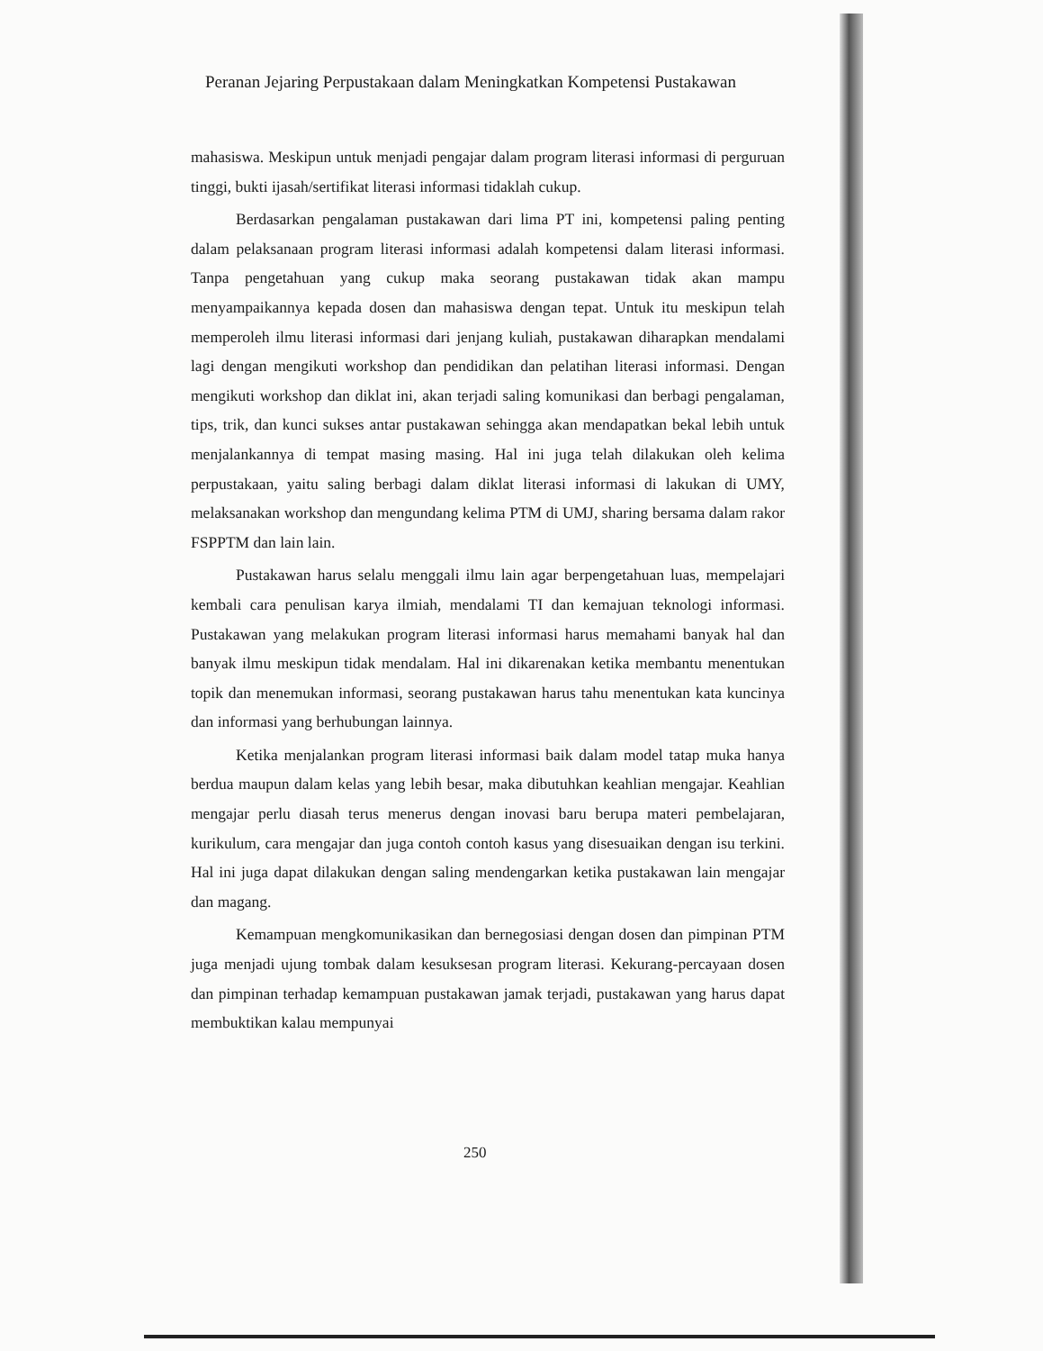Peranan Jejaring Perpustakaan dalam Meningkatkan Kompetensi Pustakawan
mahasiswa. Meskipun untuk menjadi pengajar dalam program literasi informasi di perguruan tinggi, bukti ijasah/sertifikat literasi informasi tidaklah cukup.
Berdasarkan pengalaman pustakawan dari lima PT ini, kompetensi paling penting dalam pelaksanaan program literasi informasi adalah kompetensi dalam literasi informasi. Tanpa pengetahuan yang cukup maka seorang pustakawan tidak akan mampu menyampaikannya kepada dosen dan mahasiswa dengan tepat. Untuk itu meskipun telah memperoleh ilmu literasi informasi dari jenjang kuliah, pustakawan diharapkan mendalami lagi dengan mengikuti workshop dan pendidikan dan pelatihan literasi informasi. Dengan mengikuti workshop dan diklat ini, akan terjadi saling komunikasi dan berbagi pengalaman, tips, trik, dan kunci sukses antar pustakawan sehingga akan mendapatkan bekal lebih untuk menjalankannya di tempat masing masing. Hal ini juga telah dilakukan oleh kelima perpustakaan, yaitu saling berbagi dalam diklat literasi informasi di lakukan di UMY, melaksanakan workshop dan mengundang kelima PTM di UMJ, sharing bersama dalam rakor FSPPTM dan lain lain.
Pustakawan harus selalu menggali ilmu lain agar berpengetahuan luas, mempelajari kembali cara penulisan karya ilmiah, mendalami TI dan kemajuan teknologi informasi. Pustakawan yang melakukan program literasi informasi harus memahami banyak hal dan banyak ilmu meskipun tidak mendalam. Hal ini dikarenakan ketika membantu menentukan topik dan menemukan informasi, seorang pustakawan harus tahu menentukan kata kuncinya dan informasi yang berhubungan lainnya.
Ketika menjalankan program literasi informasi baik dalam model tatap muka hanya berdua maupun dalam kelas yang lebih besar, maka dibutuhkan keahlian mengajar. Keahlian mengajar perlu diasah terus menerus dengan inovasi baru berupa materi pembelajaran, kurikulum, cara mengajar dan juga contoh contoh kasus yang disesuaikan dengan isu terkini. Hal ini juga dapat dilakukan dengan saling mendengarkan ketika pustakawan lain mengajar dan magang.
Kemampuan mengkomunikasikan dan bernegosiasi dengan dosen dan pimpinan PTM juga menjadi ujung tombak dalam kesuksesan program literasi. Kekurang-percayaan dosen dan pimpinan terhadap kemampuan pustakawan jamak terjadi, pustakawan yang harus dapat membuktikan kalau mempunyai
250